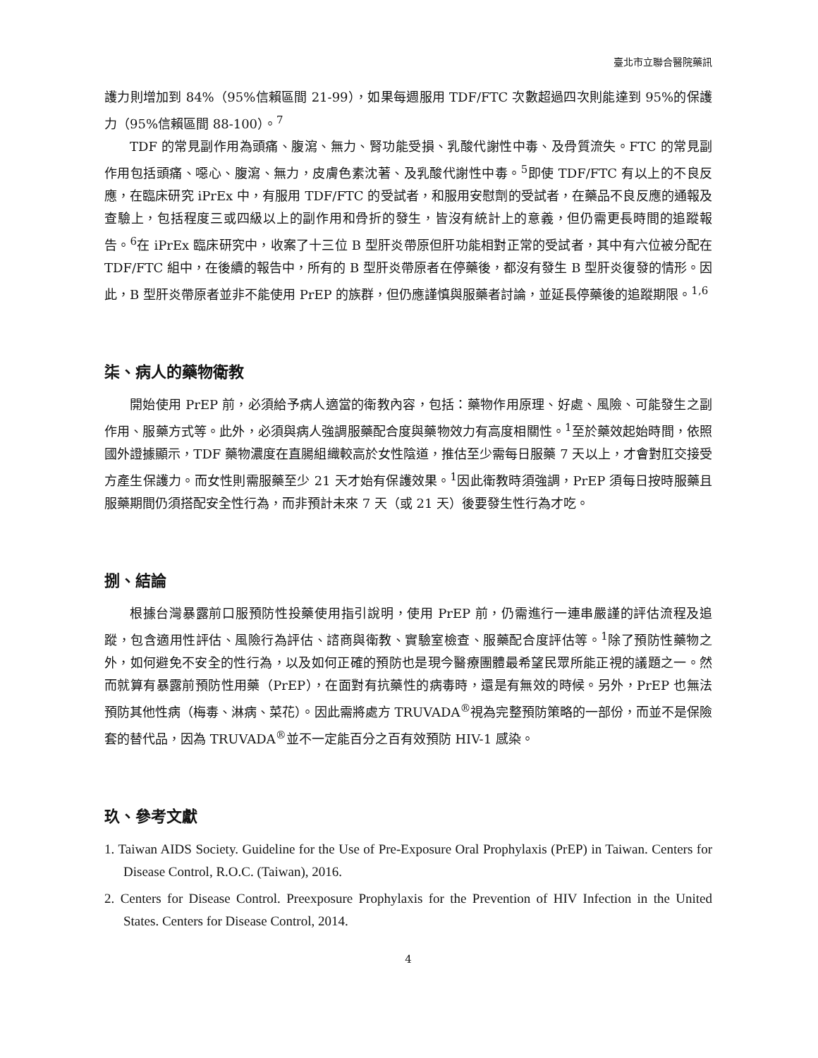臺北市立聯合醫院藥訊
護力則增加到 84%（95%信賴區間 21-99），如果每週服用 TDF/FTC 次數超過四次則能達到 95%的保護力（95%信賴區間 88-100）。<sup>7</sup>
TDF 的常見副作用為頭痛、腹瀉、無力、腎功能受損、乳酸代謝性中毒、及骨質流失。FTC 的常見副作用包括頭痛、噁心、腹瀉、無力，皮膚色素沈著、及乳酸代謝性中毒。<sup>5</sup>即使 TDF/FTC 有以上的不良反應，在臨床研究 iPrEx 中，有服用 TDF/FTC 的受試者，和服用安慰劑的受試者，在藥品不良反應的通報及查驗上，包括程度三或四級以上的副作用和骨折的發生，皆沒有統計上的意義，但仍需更長時間的追蹤報告。<sup>6</sup>在 iPrEx 臨床研究中，收案了十三位 B 型肝炎帶原但肝功能相對正常的受試者，其中有六位被分配在 TDF/FTC 組中，在後續的報告中，所有的 B 型肝炎帶原者在停藥後，都沒有發生 B 型肝炎復發的情形。因此，B 型肝炎帶原者並非不能使用 PrEP 的族群，但仍應謹慎與服藥者討論，並延長停藥後的追蹤期限。<sup>1,6</sup>
柒、病人的藥物衛教
開始使用 PrEP 前，必須給予病人適當的衛教內容，包括：藥物作用原理、好處、風險、可能發生之副作用、服藥方式等。此外，必須與病人強調服藥配合度與藥物效力有高度相關性。<sup>1</sup>至於藥效起始時間，依照國外證據顯示，TDF 藥物濃度在直腸組織較高於女性陰道，推估至少需每日服藥 7 天以上，才會對肛交接受方產生保護力。而女性則需服藥至少 21 天才始有保護效果。<sup>1</sup>因此衛教時須強調，PrEP 須每日按時服藥且服藥期間仍須搭配安全性行為，而非預計未來 7 天（或 21 天）後要發生性行為才吃。
捌、結論
根據台灣暴露前口服預防性投藥使用指引說明，使用 PrEP 前，仍需進行一連串嚴謹的評估流程及追蹤，包含適用性評估、風險行為評估、諮商與衛教、實驗室檢查、服藥配合度評估等。<sup>1</sup>除了預防性藥物之外，如何避免不安全的性行為，以及如何正確的預防也是現今醫療團體最希望民眾所能正視的議題之一。然而就算有暴露前預防性用藥（PrEP），在面對有抗藥性的病毒時，還是有無效的時候。另外，PrEP 也無法預防其他性病（梅毒、淋病、菜花）。因此需將處方 TRUVADA<sup>®</sup>視為完整預防策略的一部份，而並不是保險套的替代品，因為 TRUVADA<sup>®</sup>並不一定能百分之百有效預防 HIV-1 感染。
玖、參考文獻
1. Taiwan AIDS Society. Guideline for the Use of Pre-Exposure Oral Prophylaxis (PrEP) in Taiwan. Centers for Disease Control, R.O.C. (Taiwan), 2016.
2. Centers for Disease Control. Preexposure Prophylaxis for the Prevention of HIV Infection in the United States. Centers for Disease Control, 2014.
4